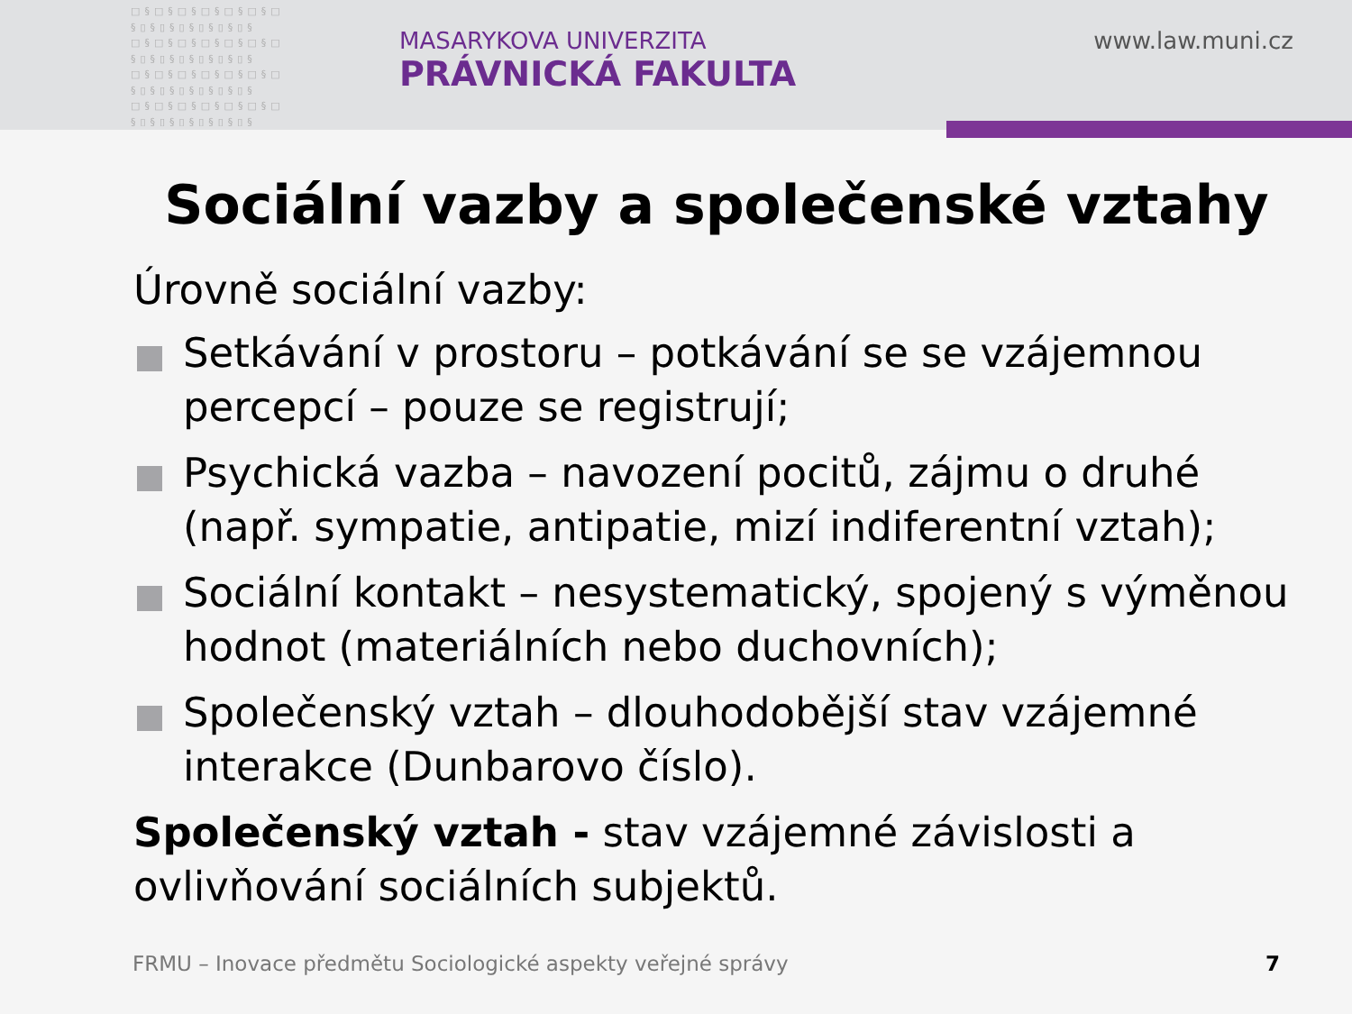□§□§□§□§□§□§□ §▯§▯§▯§▯§▯§▯§ □§□§□§□§□§□§□ §▯§▯§▯§▯§▯§▯§ □§□§□§□§□§□§□ §▯§▯§▯§▯§▯§▯§ □§□§□§□§□§□§□ §▯§▯§▯§▯§▯§▯§
MASARYKOVA UNIVERZITA
PRÁVNICKÁ FAKULTA
www.law.muni.cz
Sociální vazby a společenské vztahy
Úrovně sociální vazby:
Setkávání v prostoru – potkávání se se vzájemnou percepcí – pouze se registrují;
Psychická vazba – navození pocitů, zájmu o druhé (např. sympatie, antipatie, mizí indiferentní vztah);
Sociální kontakt – nesystematický, spojený s výměnou hodnot (materiálních nebo duchovních);
Společenský vztah – dlouhodobější stav vzájemné interakce (Dunbarovo číslo).
Společenský vztah - stav vzájemné závislosti a ovlivňování sociálních subjektů.
FRMU – Inovace předmětu Sociologické aspekty veřejné správy
7